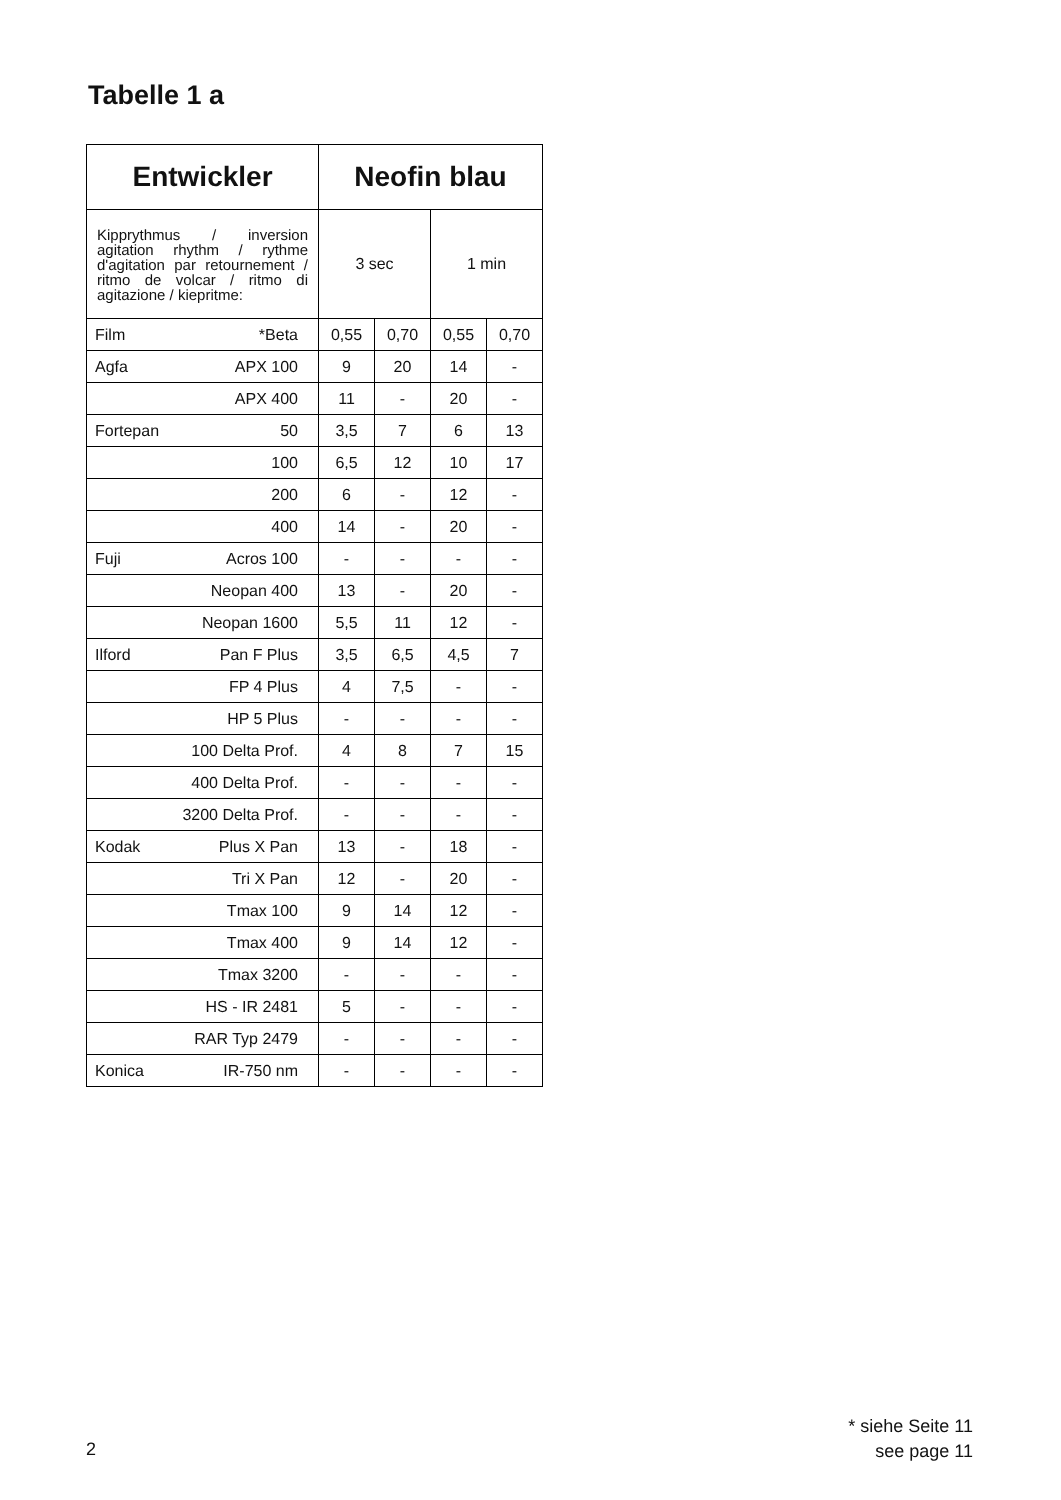Tabelle 1 a
| Entwickler | Neofin blau | | | |
| --- | --- | --- | --- | --- |
| Kipprythmus / inversion agitation rhythm / rythme d'agitation par retournement / ritmo de volcar / ritmo di agitazione / kiepritme: | 3 sec | | 1 min | |
| Film *Beta | 0,55 | 0,70 | 0,55 | 0,70 |
| Agfa APX 100 | 9 | 20 | 14 | - |
| APX 400 | 11 | - | 20 | - |
| Fortepan 50 | 3,5 | 7 | 6 | 13 |
| 100 | 6,5 | 12 | 10 | 17 |
| 200 | 6 | - | 12 | - |
| 400 | 14 | - | 20 | - |
| Fuji Acros 100 | - | - | - | - |
| Neopan 400 | 13 | - | 20 | - |
| Neopan 1600 | 5,5 | 11 | 12 | - |
| Ilford Pan F Plus | 3,5 | 6,5 | 4,5 | 7 |
| FP 4 Plus | 4 | 7,5 | - | - |
| HP 5 Plus | - | - | - | - |
| 100 Delta Prof. | 4 | 8 | 7 | 15 |
| 400 Delta Prof. | - | - | - | - |
| 3200 Delta Prof. | - | - | - | - |
| Kodak Plus X Pan | 13 | - | 18 | - |
| Tri X Pan | 12 | - | 20 | - |
| Tmax 100 | 9 | 14 | 12 | - |
| Tmax 400 | 9 | 14 | 12 | - |
| Tmax 3200 | - | - | - | - |
| HS - IR 2481 | 5 | - | - | - |
| RAR Typ 2479 | - | - | - | - |
| Konica IR-750 nm | - | - | - | - |
* siehe Seite 11
see page 11
2